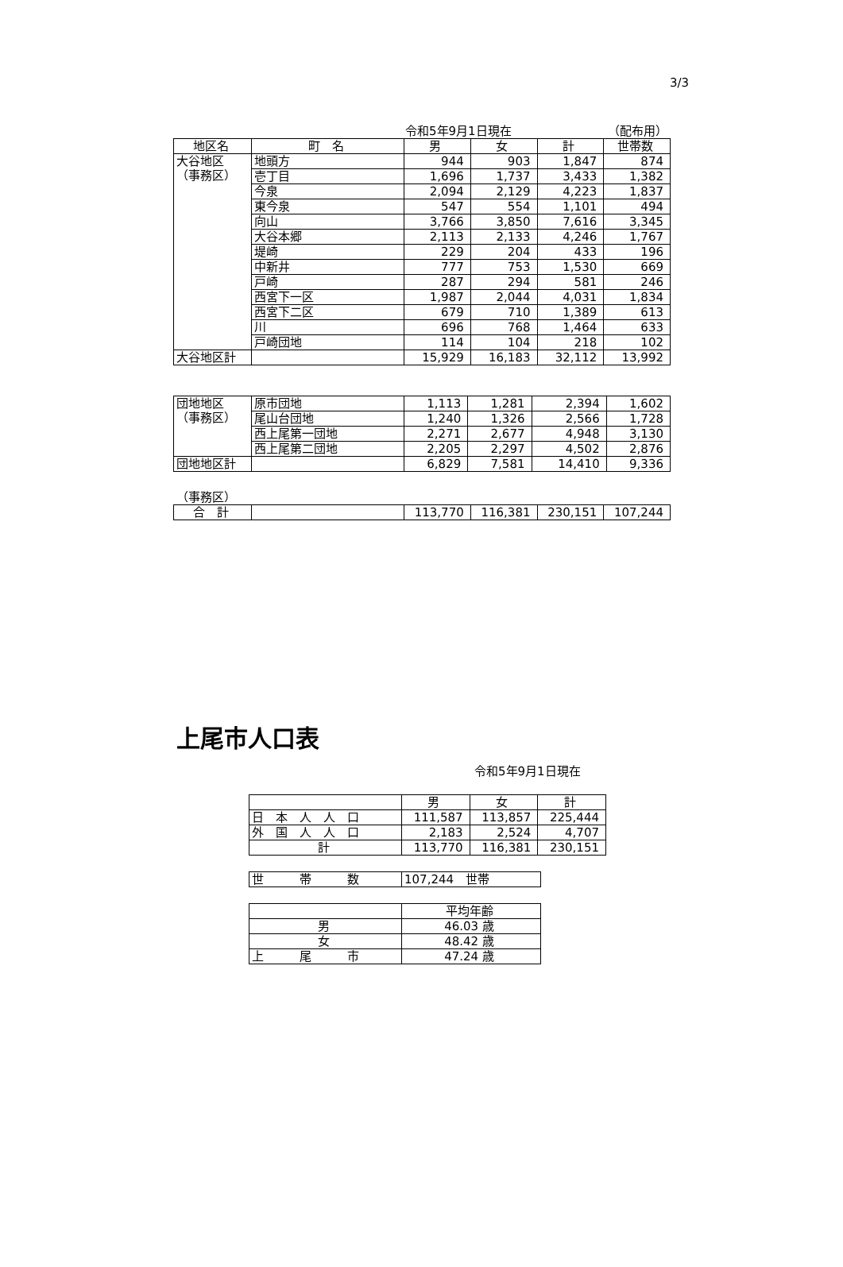3/3
令和5年9月1日現在 （配布用）
| 地区名 | 町 名 | 男 | 女 | 計 | 世帯数 |
| --- | --- | --- | --- | --- | --- |
| 大谷地区 （事務区） | 地頭方 | 944 | 903 | 1,847 | 874 |
| | 壱丁目 | 1,696 | 1,737 | 3,433 | 1,382 |
| | 今泉 | 2,094 | 2,129 | 4,223 | 1,837 |
| | 東今泉 | 547 | 554 | 1,101 | 494 |
| | 向山 | 3,766 | 3,850 | 7,616 | 3,345 |
| | 大谷本郷 | 2,113 | 2,133 | 4,246 | 1,767 |
| | 堤崎 | 229 | 204 | 433 | 196 |
| | 中新井 | 777 | 753 | 1,530 | 669 |
| | 戸崎 | 287 | 294 | 581 | 246 |
| | 西宮下一区 | 1,987 | 2,044 | 4,031 | 1,834 |
| | 西宮下二区 | 679 | 710 | 1,389 | 613 |
| | 川 | 696 | 768 | 1,464 | 633 |
| | 戸崎団地 | 114 | 104 | 218 | 102 |
| 大谷地区計 | | 15,929 | 16,183 | 32,112 | 13,992 |
| 団地地区 （事務区） | 原市団地 | 1,113 | 1,281 | 2,394 | 1,602 |
| | 尾山台団地 | 1,240 | 1,326 | 2,566 | 1,728 |
| | 西上尾第一団地 | 2,271 | 2,677 | 4,948 | 3,130 |
| | 西上尾第二団地 | 2,205 | 2,297 | 4,502 | 2,876 |
| 団地地区計 | | 6,829 | 7,581 | 14,410 | 9,336 |
（事務区）
| 合 計 | | 113,770 | 116,381 | 230,151 | 107,244 |
上尾市人口表
令和5年9月1日現在
| | 男 | 女 | 計 |
| 日 本 人 人 口 | 111,587 | 113,857 | 225,444 |
| 外 国 人 人 口 | 2,183 | 2,524 | 4,707 |
| 計 | 113,770 | 116,381 | 230,151 |
| 世 帯 数 | 107,244 世帯 |
| | 平均年齢 |
| 男 | 46.03 歳 |
| 女 | 48.42 歳 |
| 上 尾 市 | 47.24 歳 |